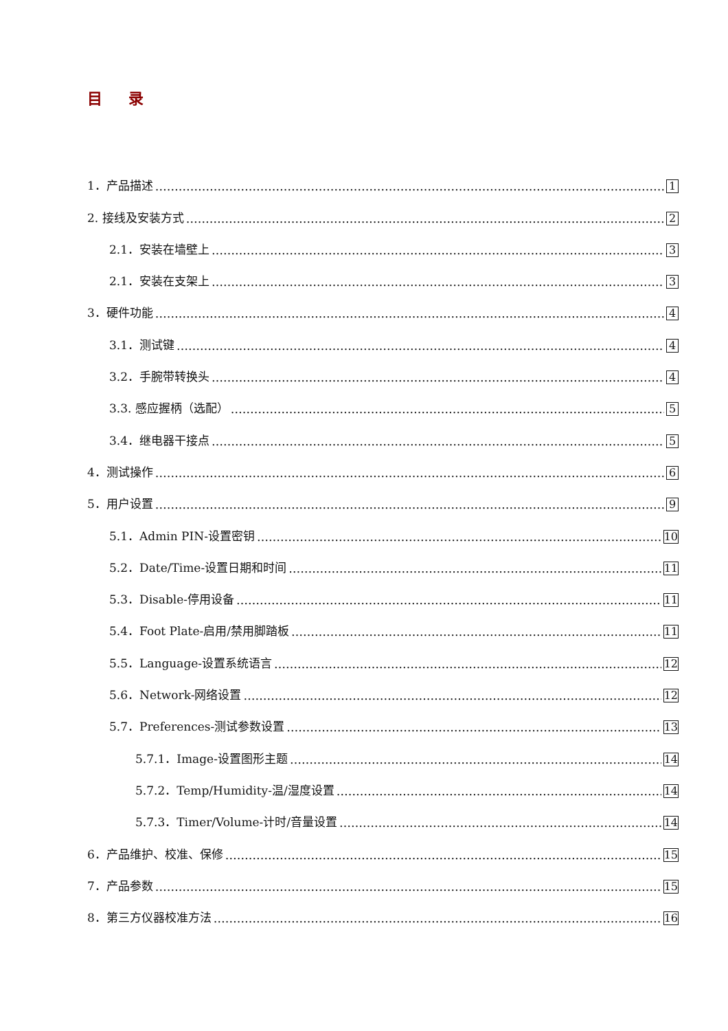目 录
1．产品描述 1
2. 接线及安装方式 2
2.1．安装在墙壁上 3
2.1．安装在支架上 3
3．硬件功能 4
3.1．测试键 4
3.2．手腕带转换头 4
3.3. 感应握柄（选配） 5
3.4．继电器干接点 5
4．测试操作 6
5．用户设置 9
5.1．Admin PIN-设置密钥 10
5.2．Date/Time-设置日期和时间 11
5.3．Disable-停用设备 11
5.4．Foot Plate-启用/禁用脚踏板 11
5.5．Language-设置系统语言 12
5.6．Network-网络设置 12
5.7．Preferences-测试参数设置 13
5.7.1．Image-设置图形主题 14
5.7.2．Temp/Humidity-温/湿度设置 14
5.7.3．Timer/Volume-计时/音量设置 14
6．产品维护、校准、保修 15
7．产品参数 15
8．第三方仪器校准方法 16